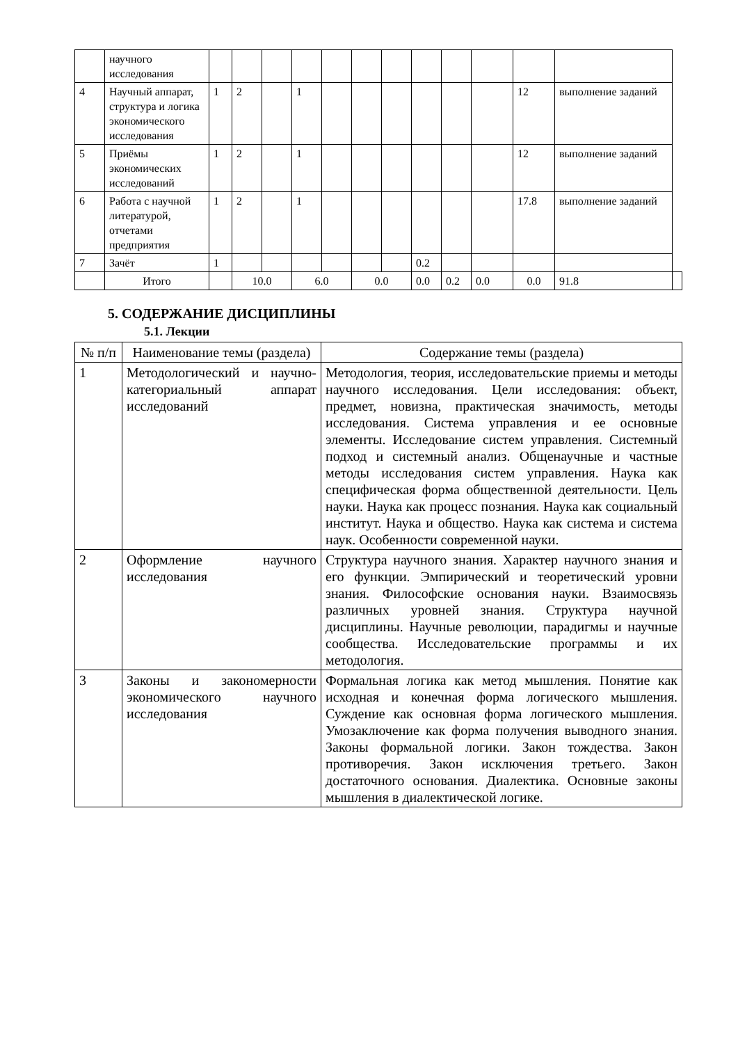| | научного исследования | | | | | | | | | | | | | |
| 4 | Научный аппарат, структура и логика экономического исследования | 1 | 2 | | 1 | | | | | | | 12 | выполнение заданий | |
| 5 | Приёмы экономических исследований | 1 | 2 | | 1 | | | | | | | 12 | выполнение заданий | |
| 6 | Работа с научной литературой, отчетами предприятия | 1 | 2 | | 1 | | | | | | | 17.8 | выполнение заданий | |
| 7 | Зачёт | 1 | | | | | | | 0.2 | | | | | |
| | Итого | | 10.0 | | 6.0 | | 0.0 | | 0.0 | 0.2 | 0.0 | 0.0 | 91.8 | |
5. СОДЕРЖАНИЕ ДИСЦИПЛИНЫ
5.1. Лекции
| № п/п | Наименование темы (раздела) | Содержание темы (раздела) |
| --- | --- | --- |
| 1 | Методологический и научно- категориальный аппарат исследований | Методология, теория, исследовательские приемы и методы научного исследования. Цели исследования: объект, предмет, новизна, практическая значимость, методы исследования. Система управления и ее основные элементы. Исследование систем управления. Системный подход и системный анализ. Общенаучные и частные методы исследования систем управления. Наука как специфическая форма общественной деятельности. Цель науки. Наука как процесс познания. Наука как социальный институт. Наука и общество. Наука как система и система наук. Особенности современной науки. |
| 2 | Оформление научного исследования | Структура научного знания. Характер научного знания и его функции. Эмпирический и теоретический уровни знания. Философские основания науки. Взаимосвязь различных уровней знания. Структура научной дисциплины. Научные революции, парадигмы и научные сообщества. Исследовательские программы и их методология. |
| 3 | Законы и закономерности экономического научного исследования | Формальная логика как метод мышления. Понятие как исходная и конечная форма логического мышления. Суждение как основная форма логического мышления. Умозаключение как форма получения выводного знания. Законы формальной логики. Закон тождества. Закон противоречия. Закон исключения третьего. Закон достаточного основания. Диалектика. Основные законы мышления в диалектической логике. |